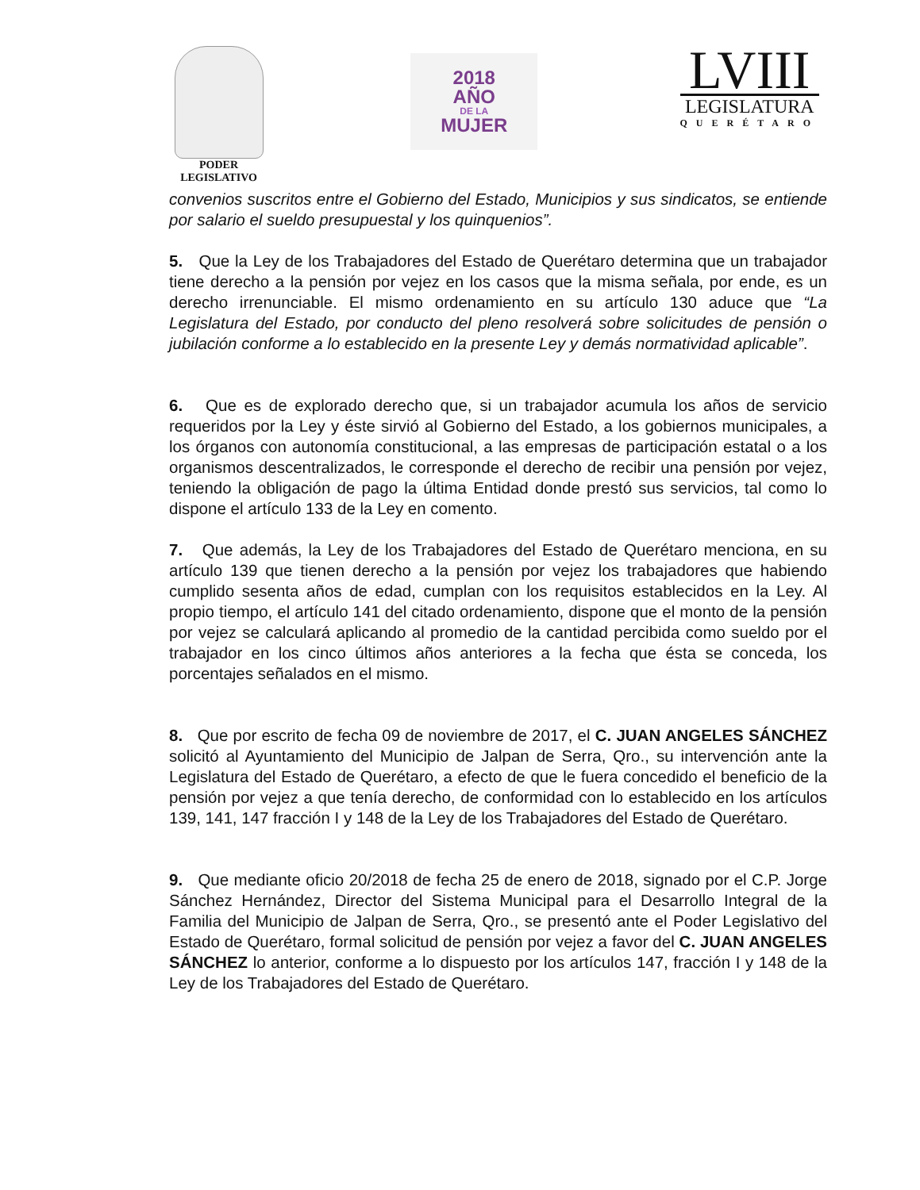PODER
LEGISLATIVO
2018
AÑO
DE LA
MUJER
LVIII
LEGISLATURA
QUERÉTARO
convenios suscritos entre el Gobierno del Estado, Municipios y sus sindicatos, se entiende por salario el sueldo presupuestal y los quinquenios”.
5. Que la Ley de los Trabajadores del Estado de Querétaro determina que un trabajador tiene derecho a la pensión por vejez en los casos que la misma señala, por ende, es un derecho irrenunciable. El mismo ordenamiento en su artículo 130 aduce que “La Legislatura del Estado, por conducto del pleno resolverá sobre solicitudes de pensión o jubilación conforme a lo establecido en la presente Ley y demás normatividad aplicable”.
6. Que es de explorado derecho que, si un trabajador acumula los años de servicio requeridos por la Ley y éste sirvió al Gobierno del Estado, a los gobiernos municipales, a los órganos con autonomía constitucional, a las empresas de participación estatal o a los organismos descentralizados, le corresponde el derecho de recibir una pensión por vejez, teniendo la obligación de pago la última Entidad donde prestó sus servicios, tal como lo dispone el artículo 133 de la Ley en comento.
7. Que además, la Ley de los Trabajadores del Estado de Querétaro menciona, en su artículo 139 que tienen derecho a la pensión por vejez los trabajadores que habiendo cumplido sesenta años de edad, cumplan con los requisitos establecidos en la Ley. Al propio tiempo, el artículo 141 del citado ordenamiento, dispone que el monto de la pensión por vejez se calculará aplicando al promedio de la cantidad percibida como sueldo por el trabajador en los cinco últimos años anteriores a la fecha que ésta se conceda, los porcentajes señalados en el mismo.
8. Que por escrito de fecha 09 de noviembre de 2017, el C. JUAN ANGELES SÁNCHEZ solicitó al Ayuntamiento del Municipio de Jalpan de Serra, Qro., su intervención ante la Legislatura del Estado de Querétaro, a efecto de que le fuera concedido el beneficio de la pensión por vejez a que tenía derecho, de conformidad con lo establecido en los artículos 139, 141, 147 fracción I y 148 de la Ley de los Trabajadores del Estado de Querétaro.
9. Que mediante oficio 20/2018 de fecha 25 de enero de 2018, signado por el C.P. Jorge Sánchez Hernández, Director del Sistema Municipal para el Desarrollo Integral de la Familia del Municipio de Jalpan de Serra, Qro., se presentó ante el Poder Legislativo del Estado de Querétaro, formal solicitud de pensión por vejez a favor del C. JUAN ANGELES SÁNCHEZ lo anterior, conforme a lo dispuesto por los artículos 147, fracción I y 148 de la Ley de los Trabajadores del Estado de Querétaro.